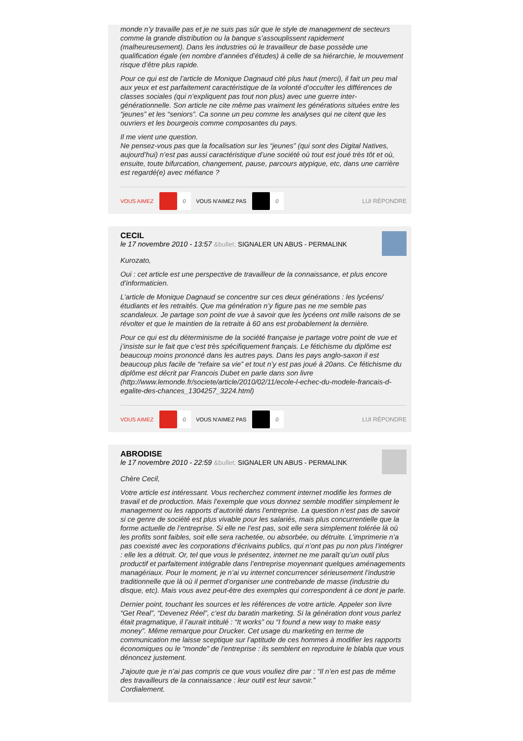monde n’y travaille pas et je ne suis pas sûr que le style de management de secteurs comme la grande distribution ou la banque s’assouplissent rapidement (malheureusement). Dans les industries où le travailleur de base possède une qualification égale (en nombre d’années d’études) à celle de sa hiérarchie, le mouvement risque d’être plus rapide.
Pour ce qui est de l’article de Monique Dagnaud cité plus haut (merci), il fait un peu mal aux yeux et est parfaitement caractéristique de la volonté d’occulter les différences de classes sociales (qui n’expliquent pas tout non plus) avec une guerre inter-générationnelle. Son article ne cite même pas vraiment les générations situées entre les “jeunes” et les “seniors”. Ca sonne un peu comme les analyses qui ne citent que les ouvriers et les bourgeois comme composantes du pays.
Il me vient une question.
Ne pensez-vous pas que la focalisation sur les “jeunes” (qui sont des Digital Natives, aujourd’hui) n’est pas aussi caractéristique d’une société où tout est joué très tôt et où, ensuite, toute bifurcation, changement, pause, parcours atypique, etc, dans une carrière est regardé(e) avec méfiance ?
VOUS AIMEZ
0
VOUS N'AIMEZ PAS
0
LUI RÉPONDRE
CECIL
le 17 novembre 2010 - 13:57 &bullet; SIGNALER UN ABUS - PERMALINK
Kurozato,
Oui : cet article est une perspective de travailleur de la connaissance, et plus encore d’informaticien.
L’article de Monique Dagnaud se concentre sur ces deux générations : les lycéens/étudiants et les retraités. Que ma génération n’y figure pas ne me semble pas scandaleux. Je partage son point de vue à savoir que les lycéens ont mille raisons de se révolter et que le maintien de la retraite à 60 ans est probablement la dernière.
Pour ce qui est du déterminisme de la société française je partage votre point de vue et j’insiste sur le fait que c’est très spécifiquement français. Le fétichisme du diplôme est beaucoup moins prononcé dans les autres pays. Dans les pays anglo-saxon il est beaucoup plus facile de “refaire sa vie” et tout n’y est pas joué à 20ans. Ce fétichisme du diplôme est décrit par Francois Dubet en parle dans son livre (http://www.lemonde.fr/societe/article/2010/02/11/ecole-l-echec-du-modele-francais-d-egalite-des-chances_1304257_3224.html)
VOUS AIMEZ
0
VOUS N'AIMEZ PAS
0
LUI RÉPONDRE
ABRODISE
le 17 novembre 2010 - 22:59 &bullet; SIGNALER UN ABUS - PERMALINK
Chère Cecil,
Votre article est intéressant. Vous recherchez comment internet modifie les formes de travail et de production. Mais l’exemple que vous donnez semble modifier simplement le management ou les rapports d’autorité dans l’entreprise. La question n’est pas de savoir si ce genre de société est plus vivable pour les salariés, mais plus concurrentielle que la forme actuelle de l’entreprise. Si elle ne l’est pas, soit elle sera simplement tolérée là où les profits sont faibles, soit elle sera rachetée, ou absorbée, ou détruite. L’imprimerie n’a pas coexisté avec les corporations d’écrivains publics, qui n’ont pas pu non plus l’intégrer : elle les a détruit. Or, tel que vous le présentez, internet ne me paraît qu’un outil plus productif et parfaitement intégrable dans l’entreprise moyennant quelques aménagements managériaux. Pour le moment, je n’ai vu internet concurrencer sérieusement l’industrie traditionnelle que là où il permet d’organiser une contrebande de masse (industrie du disque, etc). Mais vous avez peut-être des exemples qui correspondent à ce dont je parle.
Dernier point, touchant les sources et les références de votre article. Appeler son livre “Get Real”, “Devenez Réel”, c’est du baratin marketing. Si la génération dont vous parlez était pragmatique, il l’aurait intitulé : “It works” ou “I found a new way to make easy money”. Même remarque pour Drucker. Cet usage du marketing en terme de communication me laisse sceptique sur l’aptitude de ces hommes à modifier les rapports économiques ou le “monde” de l’entreprise : ils semblent en reproduire le blabla que vous dénoncez justement.
J’ajoute que je n’ai pas compris ce que vous vouliez dire par : “Il n’en est pas de même des travailleurs de la connaissance : leur outil est leur savoir.”
Cordialement.